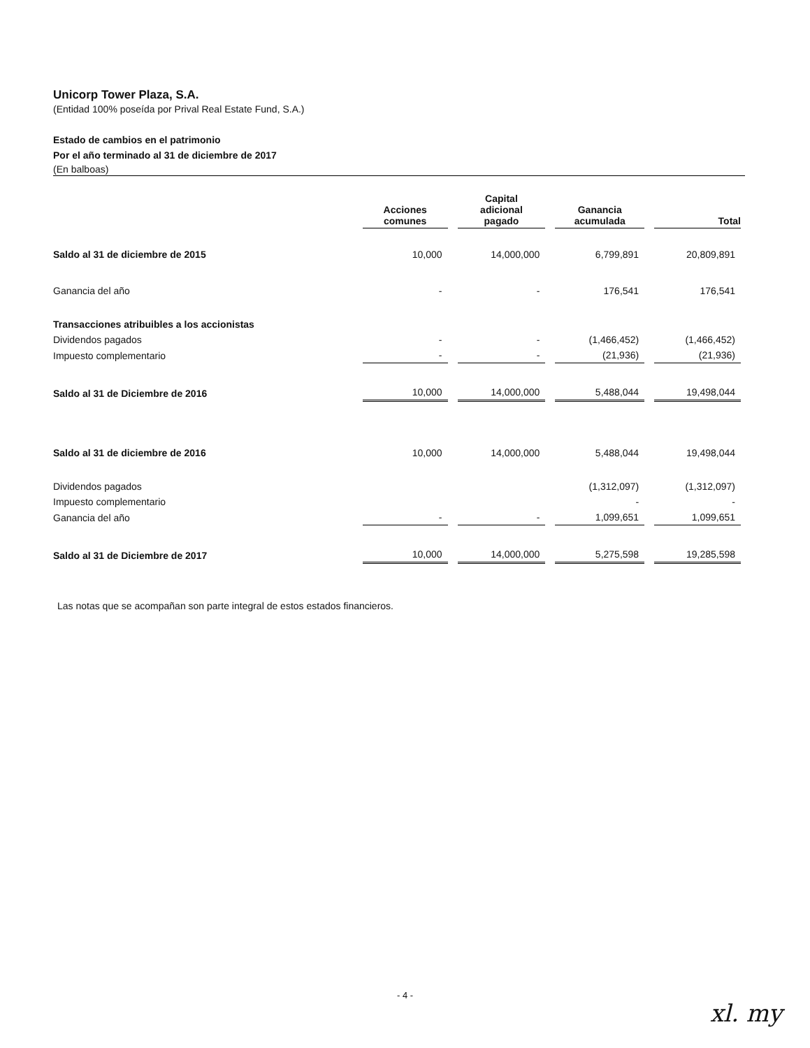Unicorp Tower Plaza, S.A.
(Entidad 100% poseída por Prival Real Estate Fund, S.A.)
Estado de cambios en el patrimonio
Por el año terminado al 31 de diciembre de 2017
(En balboas)
| | Acciones comunes | Capital adicional pagado | Ganancia acumulada | Total |
| --- | --- | --- | --- | --- |
| Saldo al 31 de diciembre de 2015 | 10,000 | 14,000,000 | 6,799,891 | 20,809,891 |
| Ganancia del año | - | - | 176,541 | 176,541 |
| Transacciones atribuibles a los accionistas | | | | |
| Dividendos pagados | - | - | (1,466,452) | (1,466,452) |
| Impuesto complementario | - | - | (21,936) | (21,936) |
| Saldo al 31 de Diciembre de 2016 | 10,000 | 14,000,000 | 5,488,044 | 19,498,044 |
| Saldo al 31 de diciembre de 2016 | 10,000 | 14,000,000 | 5,488,044 | 19,498,044 |
| Dividendos pagados | | | (1,312,097) | (1,312,097) |
| Impuesto complementario | | | - | - |
| Ganancia del año | - | - | 1,099,651 | 1,099,651 |
| Saldo al 31 de Diciembre de 2017 | 10,000 | 14,000,000 | 5,275,598 | 19,285,598 |
Las notas que se acompañan son parte integral de estos estados financieros.
- 4 -
xl. my